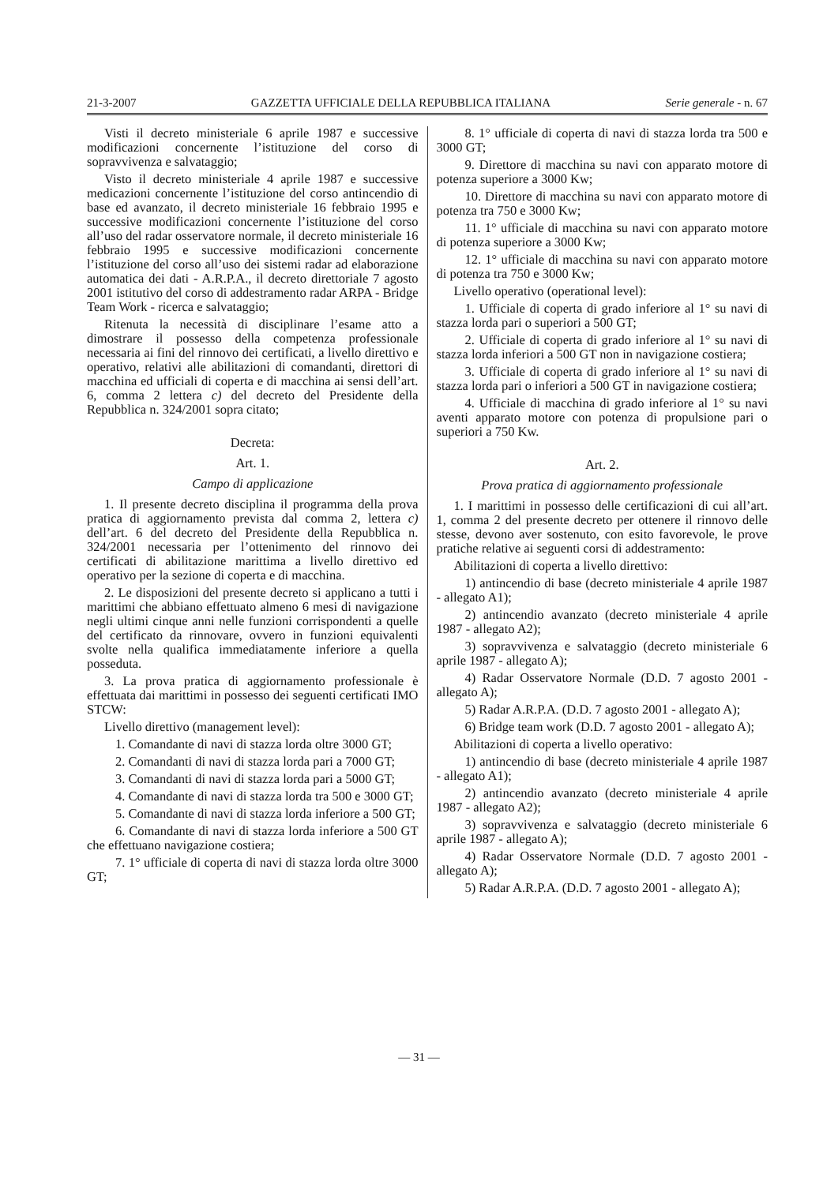21-3-2007 GAZZETTA UFFICIALE DELLA REPUBBLICA ITALIANA Serie generale - n. 67
Visti il decreto ministeriale 6 aprile 1987 e successive modificazioni concernente l’istituzione del corso di sopravvivenza e salvataggio;
Visto il decreto ministeriale 4 aprile 1987 e successive medicazioni concernente l’istituzione del corso antincendio di base ed avanzato, il decreto ministeriale 16 febbraio 1995 e successive modificazioni concernente l’istituzione del corso all’uso del radar osservatore normale, il decreto ministeriale 16 febbraio 1995 e successive modificazioni concernente l’istituzione del corso all’uso dei sistemi radar ad elaborazione automatica dei dati - A.R.P.A., il decreto direttoriale 7 agosto 2001 istitutivo del corso di addestramento radar ARPA - Bridge Team Work - ricerca e salvataggio;
Ritenuta la necessità di disciplinare l’esame atto a dimostrare il possesso della competenza professionale necessaria ai fini del rinnovo dei certificati, a livello direttivo e operativo, relativi alle abilitazioni di comandanti, direttori di macchina ed ufficiali di coperta e di macchina ai sensi dell’art. 6, comma 2 lettera c) del decreto del Presidente della Repubblica n. 324/2001 sopra citato;
Decreta:
Art. 1.
Campo di applicazione
1. Il presente decreto disciplina il programma della prova pratica di aggiornamento prevista dal comma 2, lettera c) dell’art. 6 del decreto del Presidente della Repubblica n. 324/2001 necessaria per l’ottenimento del rinnovo dei certificati di abilitazione marittima a livello direttivo ed operativo per la sezione di coperta e di macchina.
2. Le disposizioni del presente decreto si applicano a tutti i marittimi che abbiano effettuato almeno 6 mesi di navigazione negli ultimi cinque anni nelle funzioni corrispondenti a quelle del certificato da rinnovare, ovvero in funzioni equivalenti svolte nella qualifica immediatamente inferiore a quella posseduta.
3. La prova pratica di aggiornamento professionale è effettuata dai marittimi in possesso dei seguenti certificati IMO STCW:
Livello direttivo (management level):
1. Comandante di navi di stazza lorda oltre 3000 GT;
2. Comandanti di navi di stazza lorda pari a 7000 GT;
3. Comandanti di navi di stazza lorda pari a 5000 GT;
4. Comandante di navi di stazza lorda tra 500 e 3000 GT;
5. Comandante di navi di stazza lorda inferiore a 500 GT;
6. Comandante di navi di stazza lorda inferiore a 500 GT che effettuano navigazione costiera;
7. 1° ufficiale di coperta di navi di stazza lorda oltre 3000 GT;
8. 1° ufficiale di coperta di navi di stazza lorda tra 500 e 3000 GT;
9. Direttore di macchina su navi con apparato motore di potenza superiore a 3000 Kw;
10. Direttore di macchina su navi con apparato motore di potenza tra 750 e 3000 Kw;
11. 1° ufficiale di macchina su navi con apparato motore di potenza superiore a 3000 Kw;
12. 1° ufficiale di macchina su navi con apparato motore di potenza tra 750 e 3000 Kw;
Livello operativo (operational level):
1. Ufficiale di coperta di grado inferiore al 1° su navi di stazza lorda pari o superiori a 500 GT;
2. Ufficiale di coperta di grado inferiore al 1° su navi di stazza lorda inferiori a 500 GT non in navigazione costiera;
3. Ufficiale di coperta di grado inferiore al 1° su navi di stazza lorda pari o inferiori a 500 GT in navigazione costiera;
4. Ufficiale di macchina di grado inferiore al 1° su navi aventi apparato motore con potenza di propulsione pari o superiori a 750 Kw.
Art. 2.
Prova pratica di aggiornamento professionale
1. I marittimi in possesso delle certificazioni di cui all’art. 1, comma 2 del presente decreto per ottenere il rinnovo delle stesse, devono aver sostenuto, con esito favorevole, le prove pratiche relative ai seguenti corsi di addestramento:
Abilitazioni di coperta a livello direttivo:
1) antincendio di base (decreto ministeriale 4 aprile 1987 - allegato A1);
2) antincendio avanzato (decreto ministeriale 4 aprile 1987 - allegato A2);
3) sopravvivenza e salvataggio (decreto ministeriale 6 aprile 1987 - allegato A);
4) Radar Osservatore Normale (D.D. 7 agosto 2001 - allegato A);
5) Radar A.R.P.A. (D.D. 7 agosto 2001 - allegato A);
6) Bridge team work (D.D. 7 agosto 2001 - allegato A);
Abilitazioni di coperta a livello operativo:
1) antincendio di base (decreto ministeriale 4 aprile 1987 - allegato A1);
2) antincendio avanzato (decreto ministeriale 4 aprile 1987 - allegato A2);
3) sopravvivenza e salvataggio (decreto ministeriale 6 aprile 1987 - allegato A);
4) Radar Osservatore Normale (D.D. 7 agosto 2001 - allegato A);
5) Radar A.R.P.A. (D.D. 7 agosto 2001 - allegato A);
— 31 —